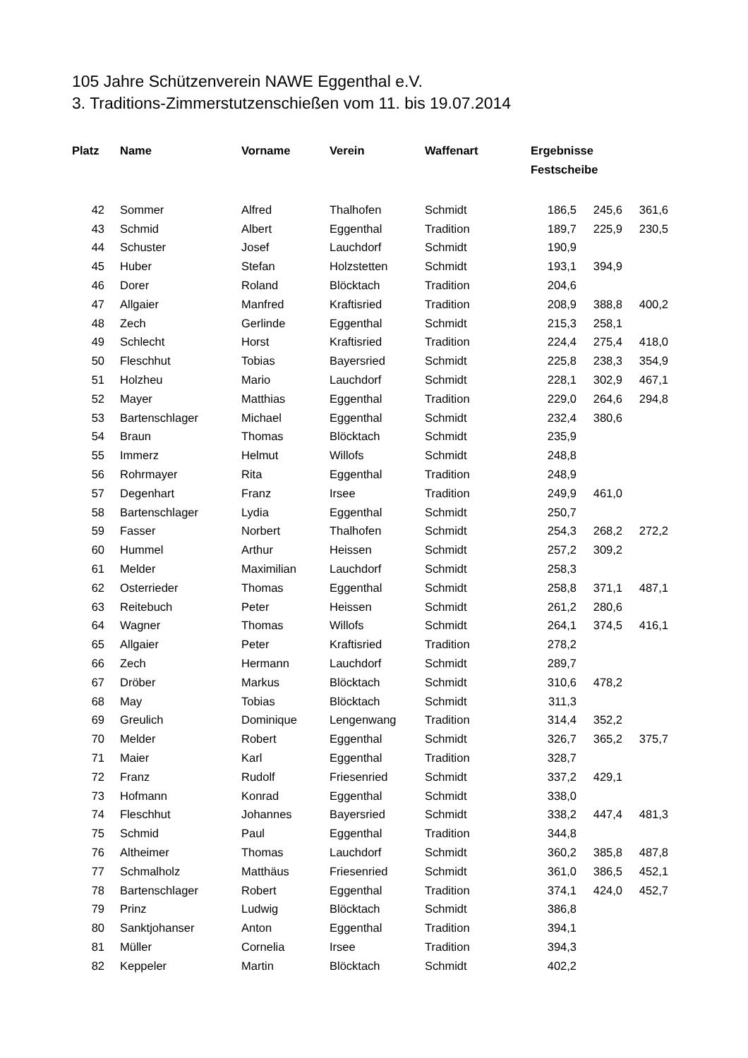105 Jahre Schützenverein NAWE Eggenthal e.V.
3. Traditions-Zimmerstutzenschießen vom 11. bis 19.07.2014
| Platz | Name | Vorname | Verein | Waffenart | Ergebnisse | | |
| --- | --- | --- | --- | --- | --- | --- | --- |
| | | | | | Festscheibe | | |
| 42 | Sommer | Alfred | Thalhofen | Schmidt | 186,5 | 245,6 | 361,6 |
| 43 | Schmid | Albert | Eggenthal | Tradition | 189,7 | 225,9 | 230,5 |
| 44 | Schuster | Josef | Lauchdorf | Schmidt | 190,9 | | |
| 45 | Huber | Stefan | Holzstetten | Schmidt | 193,1 | 394,9 | |
| 46 | Dorer | Roland | Blöcktach | Tradition | 204,6 | | |
| 47 | Allgaier | Manfred | Kraftisried | Tradition | 208,9 | 388,8 | 400,2 |
| 48 | Zech | Gerlinde | Eggenthal | Schmidt | 215,3 | 258,1 | |
| 49 | Schlecht | Horst | Kraftisried | Tradition | 224,4 | 275,4 | 418,0 |
| 50 | Fleschhut | Tobias | Bayersried | Schmidt | 225,8 | 238,3 | 354,9 |
| 51 | Holzheu | Mario | Lauchdorf | Schmidt | 228,1 | 302,9 | 467,1 |
| 52 | Mayer | Matthias | Eggenthal | Tradition | 229,0 | 264,6 | 294,8 |
| 53 | Bartenschlager | Michael | Eggenthal | Schmidt | 232,4 | 380,6 | |
| 54 | Braun | Thomas | Blöcktach | Schmidt | 235,9 | | |
| 55 | Immerz | Helmut | Willofs | Schmidt | 248,8 | | |
| 56 | Rohrmayer | Rita | Eggenthal | Tradition | 248,9 | | |
| 57 | Degenhart | Franz | Irsee | Tradition | 249,9 | 461,0 | |
| 58 | Bartenschlager | Lydia | Eggenthal | Schmidt | 250,7 | | |
| 59 | Fasser | Norbert | Thalhofen | Schmidt | 254,3 | 268,2 | 272,2 |
| 60 | Hummel | Arthur | Heissen | Schmidt | 257,2 | 309,2 | |
| 61 | Melder | Maximilian | Lauchdorf | Schmidt | 258,3 | | |
| 62 | Osterrieder | Thomas | Eggenthal | Schmidt | 258,8 | 371,1 | 487,1 |
| 63 | Reitebuch | Peter | Heissen | Schmidt | 261,2 | 280,6 | |
| 64 | Wagner | Thomas | Willofs | Schmidt | 264,1 | 374,5 | 416,1 |
| 65 | Allgaier | Peter | Kraftisried | Tradition | 278,2 | | |
| 66 | Zech | Hermann | Lauchdorf | Schmidt | 289,7 | | |
| 67 | Dröber | Markus | Blöcktach | Schmidt | 310,6 | 478,2 | |
| 68 | May | Tobias | Blöcktach | Schmidt | 311,3 | | |
| 69 | Greulich | Dominique | Lengenwang | Tradition | 314,4 | 352,2 | |
| 70 | Melder | Robert | Eggenthal | Schmidt | 326,7 | 365,2 | 375,7 |
| 71 | Maier | Karl | Eggenthal | Tradition | 328,7 | | |
| 72 | Franz | Rudolf | Friesenried | Schmidt | 337,2 | 429,1 | |
| 73 | Hofmann | Konrad | Eggenthal | Schmidt | 338,0 | | |
| 74 | Fleschhut | Johannes | Bayersried | Schmidt | 338,2 | 447,4 | 481,3 |
| 75 | Schmid | Paul | Eggenthal | Tradition | 344,8 | | |
| 76 | Altheimer | Thomas | Lauchdorf | Schmidt | 360,2 | 385,8 | 487,8 |
| 77 | Schmalholz | Matthäus | Friesenried | Schmidt | 361,0 | 386,5 | 452,1 |
| 78 | Bartenschlager | Robert | Eggenthal | Tradition | 374,1 | 424,0 | 452,7 |
| 79 | Prinz | Ludwig | Blöcktach | Schmidt | 386,8 | | |
| 80 | Sanktjohanser | Anton | Eggenthal | Tradition | 394,1 | | |
| 81 | Müller | Cornelia | Irsee | Tradition | 394,3 | | |
| 82 | Keppeler | Martin | Blöcktach | Schmidt | 402,2 | | |